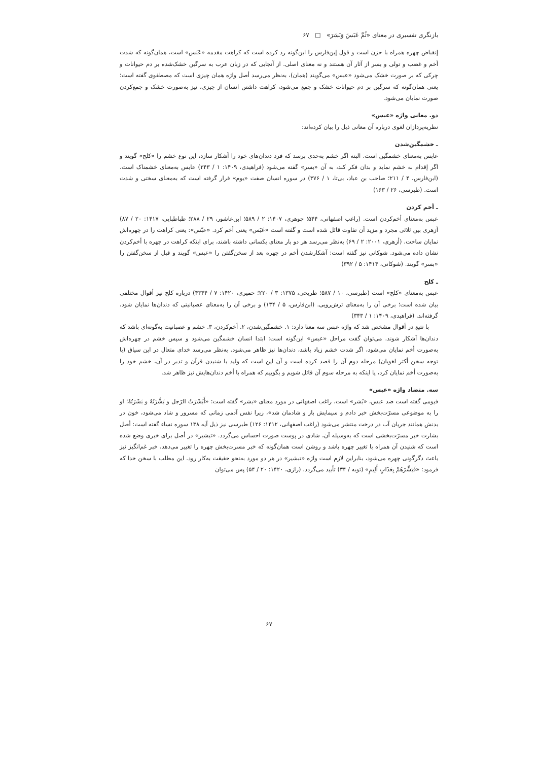بازنگری تفسیری در معنای «ثُمَّ عَبَسَ وَبَسَرَ» □ ۶۷
إنقباض چهره همراه با حزن است و قول إبن‌فارس را این‌گونه رد کرده است که کراهت مقدمه «عَبَس» است، همان‌گونه که شدت أخم و غضب و تولی و بسر از آثار آن هستند و نه معنای اصلی. از آنجایی که در زبان عرب به سرگین خشک‌شده بر دم حیوانات و چرکی که بر صورت خشک می‌شود «عبس» می‌گویند (همان)، به‌نظر می‌رسد أصل واژه همان چیزی است که مصطفوی گفته است؛ یعنی همان‌گونه که سرگین بر دم حیوانات خشک و جمع می‌شود، کراهت داشتن انسان از چیزی، نیز به‌صورت خشک و جمع‌کردن صورت نمایان می‌شود.
دو. معانی واژه «عبس»
نظریه‌پردازان لغوی درباره آن معانی ذیل را بیان کرده‌اند:
ـ خشمگین‌شدن
عابس به‌معنای خشمگین است. البته اگر خشم به‌حدی برسد که فرد دندان‌های خود را آشکار سازد، این نوع خشم را «کلح» گویند و اگر إقدام به خشم نماید و بدان فکر کند، به آن «بسر» گفته می‌شود (فراهیدی، ۱۴۰۹: ۱ / ۳۴۳) عابس به‌معنای خشمناک است. (ابن‌فارس، ۴ / ۲۱۱؛ صاحب بن عباد، بی‌تا، ۱ / ۳۷۶) در سوره انسان صفت «یوم» قرار گرفته است که به‌معنای سختی و شدت است. (طبرسی، ۲۶ / ۱۶۳)
ـ أخم کردن
عبس به‌معنای أخم‌کردن است. (راغب اصفهانی، ۵۴۴؛ جوهری، ۱۴۰۷: ۲ / ۵۸۹؛ ابن‌عاشور، ۲۹ / ۲۸۸؛ طباطبایی، ۱۴۱۷: ۲۰ / ۸۷) أزهری بین ثلاثی مجرد و مزید آن تفاوت قائل شده است و گفته است «عَبَس» یعنی أخم کرد. «عبّس»: یعنی کراهت را در چهره‌اش نمایان ساخت. (أزهری، ۲۰۰۱: ۲ / ۶۹) به‌نظر می‌رسد هر دو بار معنای یکسانی داشته باشند، برای اینکه کراهت در چهره با أخم‌کردن نشان داده می‌شود. شوکانی نیز گفته است: آشکارشدن أخم در چهره بعد از سخن‌گفتن را «عبس» گویند و قبل از سخن‌گفتن را «بسر» گویند. (شوکانی، ۱۴۱۴: ۵ / ۳۹۲)
ـ کلح
عبس به‌معنای «کلح» است (طبرسی، ۱۰ / ۵۸۷؛ طریحی، ۱۳۷۵: ۳ / ۲۲۰؛ حمیری، ۱۴۲۰: ۷ / ۴۳۴۴) درباره کلح نیز أقوال مختلفی بیان شده است؛ برخی آن را به‌معنای ترش‌رویی. (ابن‌فارس، ۵ / ۱۳۴) و برخی آن را به‌معنای عصبانیتی که دندان‌ها نمایان شود، گرفته‌اند. (فراهیدی، ۱۴۰۹: ۱ / ۳۴۳)
با تتبع در أقوال مشخص شد که واژه عبس سه معنا دارد: ۱. خشمگین‌شدن، ۲. أخم‌کردن، ۳. خشم و عصبانیت به‌گونه‌ای باشد که دندان‌ها آشکار شوند. می‌توان گفت مراحل «عبس» این‌گونه است: ابتدا انسان خشمگین می‌شود و سپس خشم در چهره‌اش به‌صورت أخم نمایان می‌شود، اگر شدت خشم زیاد باشد، دندان‌ها نیز ظاهر می‌شود. به‌نظر می‌رسد خدای متعال در این سیاق (با توجه سخن أکثر لغویان) مرحله دوم آن را قصد کرده است و آن این است که ولید با شنیدن قرآن و تدبر در آن، خشم خود را به‌صورت أخم نمایان کرد، یا اینکه به مرحله سوم آن قائل شویم و بگوییم که همراه با أخم دندان‌هایش نیز ظاهر شد.
سه. متضاد واژه «عبس»
فیومی گفته است ضد عبس، «بُشر» است. راغب اصفهانی در مورد معنای «بشر» گفته است: «أَبْشَرْتُ الرّجل و بَشَّرْتُهُ و بَشَرْتُهُ؛ او را به موضوعی مسرّت‌بخش خبر دادم و سیمایش باز و شادمان شد»، زیرا نفس آدمی زمانی که مسرور و شاد می‌شود، خون در بدنش همانند جریان آب در درخت منتشر می‌شود (راغب اصفهانی، ۱۴۱۲: ۱۲۶) طبرسی نیز ذیل آیه ۱۳۸ سوره نساء گفته است: أصل بشارت خبر مسرّت‌بخشی است که به‌وسیله آن، شادی در پوست صورت احساس می‌گردد. «تبشیر» در أصل برای خبری وضع شده است که شنیدن آن همراه با تغییر چهره باشد و روشن است همان‌گونه که خبر مسرت‌بخش چهره را تغییر می‌دهد، خبر غم‌انگیز نیز باعث دگرگونی چهره می‌شود، بنابراین لازم است واژه «تبشیر» در هر دو مورد به‌نحو حقیقت به‌کار رود. این مطلب با سخن خدا که فرمود: «فَبَشِّرْهُمْ بِعَذَابٍ أَلِيمٍ» (توبه / ۳۴) تأیید می‌گردد. (رازی، ۱۴۲۰: ۲۰ / ۵۴) پس می‌توان
۶۷